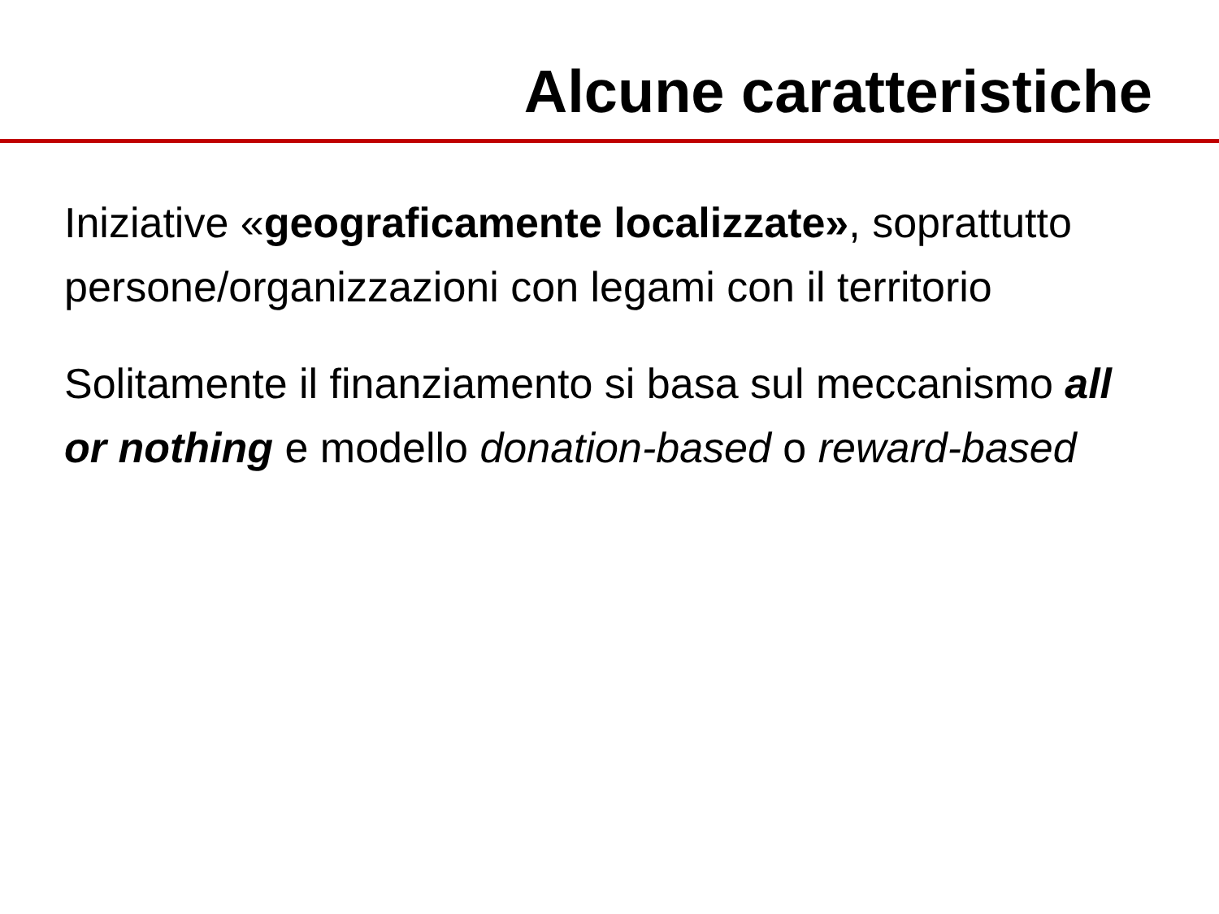Alcune caratteristiche
Iniziative «geograficamente localizzate», soprattutto persone/organizzazioni con legami con il territorio
Solitamente il finanziamento si basa sul meccanismo all or nothing e modello donation-based o reward-based